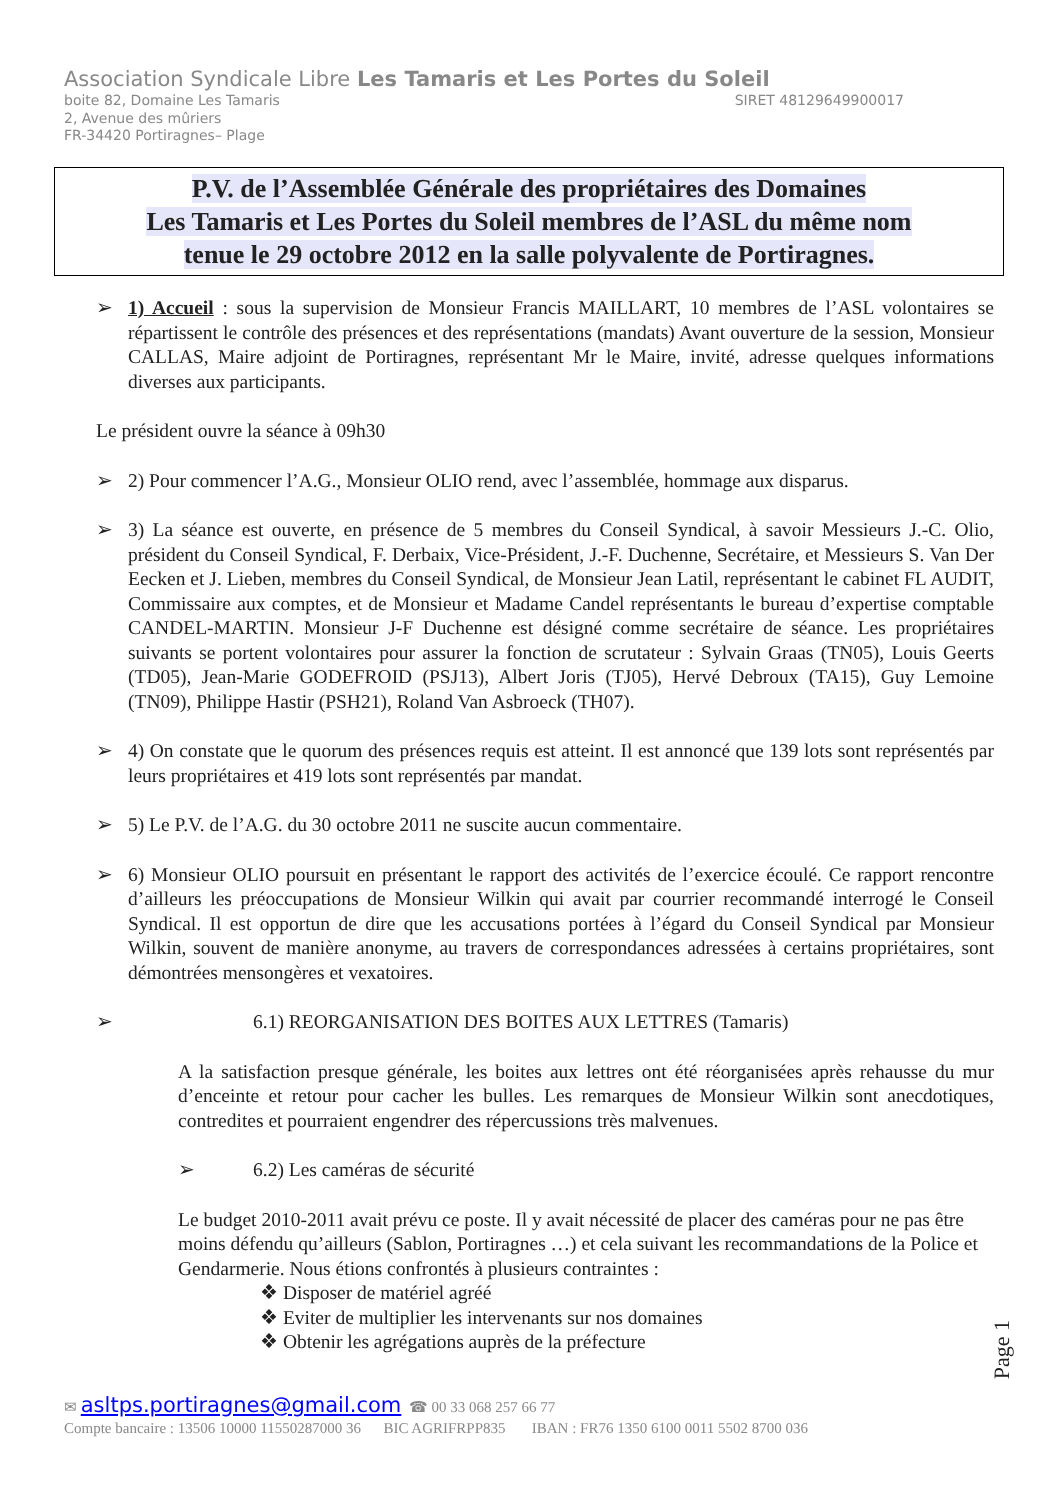Association Syndicale Libre Les Tamaris et Les Portes du Soleil
boite 82, Domaine Les Tamaris SIRET 48129649900017
2, Avenue des mûriers
FR-34420 Portiragnes– Plage
P.V. de l’Assemblée Générale des propriétaires des Domaines
Les Tamaris et Les Portes du Soleil membres de l’ASL du même nom
tenue le 29 octobre 2012 en la salle polyvalente de Portiragnes.
➢ 1) Accueil : sous la supervision de Monsieur Francis MAILLART, 10 membres de l’ASL volontaires se répartissent le contrôle des présences et des représentations (mandats) Avant ouverture de la session, Monsieur CALLAS, Maire adjoint de Portiragnes, représentant Mr le Maire, invité, adresse quelques informations diverses aux participants.
Le président ouvre la séance à 09h30
➢ 2) Pour commencer l’A.G., Monsieur OLIO rend, avec l’assemblée, hommage aux disparus.
➢ 3) La séance est ouverte, en présence de 5 membres du Conseil Syndical, à savoir Messieurs J.-C. Olio, président du Conseil Syndical, F. Derbaix, Vice-Président, J.-F. Duchenne, Secrétaire, et Messieurs S. Van Der Eecken et J. Lieben, membres du Conseil Syndical, de Monsieur Jean Latil, représentant le cabinet FL AUDIT, Commissaire aux comptes, et de Monsieur et Madame Candel représentants le bureau d’expertise comptable CANDEL-MARTIN. Monsieur J-F Duchenne est désigné comme secrétaire de séance. Les propriétaires suivants se portent volontaires pour assurer la fonction de scrutateur : Sylvain Graas (TN05), Louis Geerts (TD05), Jean-Marie GODEFROID (PSJ13), Albert Joris (TJ05), Hervé Debroux (TA15), Guy Lemoine (TN09), Philippe Hastir (PSH21), Roland Van Asbroeck (TH07).
➢ 4) On constate que le quorum des présences requis est atteint. Il est annoncé que 139 lots sont représentés par leurs propriétaires et 419 lots sont représentés par mandat.
➢ 5) Le P.V. de l’A.G. du 30 octobre 2011 ne suscite aucun commentaire.
➢ 6) Monsieur OLIO poursuit en présentant le rapport des activités de l’exercice écoulé. Ce rapport rencontre d’ailleurs les préoccupations de Monsieur Wilkin qui avait par courrier recommandé interrogé le Conseil Syndical. Il est opportun de dire que les accusations portées à l’égard du Conseil Syndical par Monsieur Wilkin, souvent de manière anonyme, au travers de correspondances adressées à certains propriétaires, sont démontrées mensongères et vexatoires.
➢ 6.1) REORGANISATION DES BOITES AUX LETTRES (Tamaris)
A la satisfaction presque générale, les boites aux lettres ont été réorganisées après rehausse du mur d’enceinte et retour pour cacher les bulles. Les remarques de Monsieur Wilkin sont anecdotiques, contredites et pourraient engendrer des répercussions très malvenues.
➢ 6.2) Les caméras de sécurité
Le budget 2010-2011 avait prévu ce poste. Il y avait nécessité de placer des caméras pour ne pas être moins défendu qu’ailleurs (Sablon, Portiragnes …) et cela suivant les recommandations de la Police et Gendarmerie. Nous étions confrontés à plusieurs contraintes :
❖ Disposer de matériel agréé
❖ Eviter de multiplier les intervenants sur nos domaines
❖ Obtenir les agrégations auprès de la préfecture
Page 1
✉ asltps.portiragnes@gmail.com ☎ 00 33 068 257 66 77
Compte bancaire : 13506 10000 11550287000 36 BIC AGRIFRPP835 IBAN : FR76 1350 6100 0011 5502 8700 036